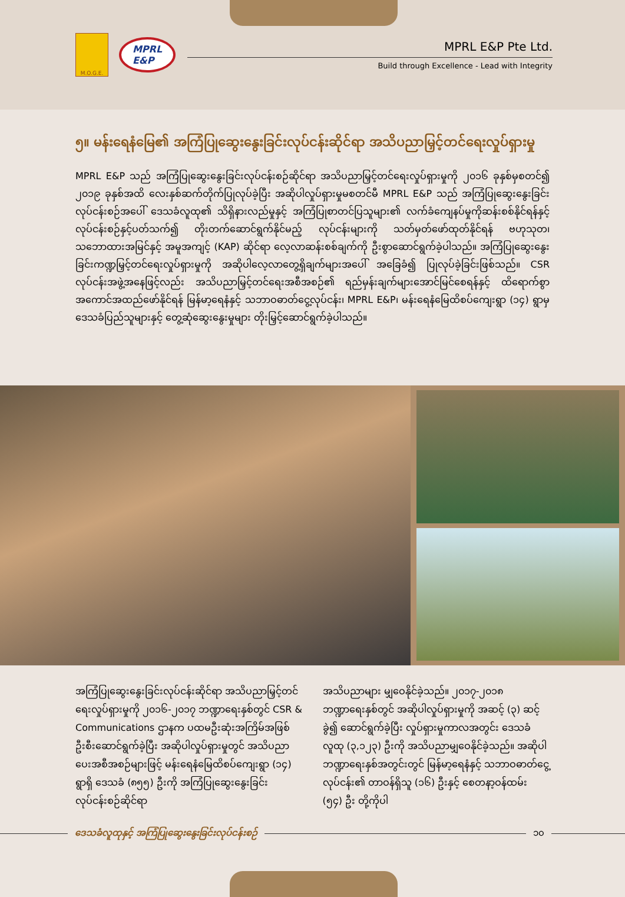M.O.G.E.
MPRL
E&P
MPRL E&P Pte Ltd.
Build through Excellence - Lead with Integrity
၅။ မန်းရေနံမြေ၏ အကြံပြုဆွေးနွေးခြင်းလုပ်ငန်းဆိုင်ရာ အသိပညာမြှင့်တင်ရေးလှုပ်ရှားမှု
MPRL E&P သည် အကြံပြုဆွေးနွေးခြင်းလုပ်ငန်းစဉ်ဆိုင်ရာ အသိပညာမြှင့်တင်ရေးလှုပ်ရှားမှုကို ၂၀၁၆ ခုနှစ်မှစတင်၍ ၂၀၁၉ ခုနှစ်အထိ လေးနှစ်ဆက်တိုက်ပြုလုပ်ခဲ့ပြီး အဆိုပါလှုပ်ရှားမှုမစတင်မီ MPRL E&P သည် အကြံပြုဆွေးနွေးခြင်းလုပ်ငန်းစဉ်အပေါ် ဒေသခံလူထု၏ သိရှိနားလည်မှုနှင့် အကြံပြုစာတင်ပြသူများ၏ လက်ခံကျေနပ်မှုကိုဆန်းစစ်နိုင်ရန်နှင့် လုပ်ငန်းစဉ်နှင့်ပတ်သက်၍ တိုးတက်ဆောင်ရွက်နိုင်မည့် လုပ်ငန်းများကို သတ်မှတ်ဖော်ထုတ်နိုင်ရန် ဗဟုသုတ၊ သဘောထားအမြင်နှင့် အမူအကျင့် (KAP) ဆိုင်ရာ လေ့လာဆန်းစစ်ချက်ကို ဦးစွာဆောင်ရွက်ခဲ့ပါသည်။ အကြံပြုဆွေးနွေးခြင်းကဏ္ဍမြှင့်တင်ရေးလှုပ်ရှားမှုကို အဆိုပါလေ့လာတွေ့ရှိချက်များအပေါ် အခြေခံ၍ ပြုလုပ်ခဲ့ခြင်းဖြစ်သည်။ CSR လုပ်ငန်းအဖွဲ့အနေဖြင့်လည်း အသိပညာမြှင့်တင်ရေးအစီအစဉ်၏ ရည်မှန်းချက်များအောင်မြင်စေရန်နှင့် ထိရောက်စွာအကောင်အထည်ဖော်နိုင်ရန် မြန်မာ့ရေနံနှင့် သဘာဝဓာတ်ငွေ့လုပ်ငန်း၊ MPRL E&P၊ မန်းရေနံမြေထိစပ်ကျေးရွာ (၁၄) ရွာမှ ဒေသခံပြည်သူများနှင့် တွေ့ဆုံဆွေးနွေးမှုများ တိုးမြှင့်ဆောင်ရွက်ခဲ့ပါသည်။
အကြံပြုဆွေးနွေးခြင်းလုပ်ငန်းဆိုင်ရာ အသိပညာမြှင့်တင်ရေးလှုပ်ရှားမှုကို ၂၀၁၆-၂၀၁၇ ဘဏ္ဍာရေးနှစ်တွင် CSR & Communications ဌာနက ပထမဦးဆုံးအကြိမ်အဖြစ် ဦးစီးဆောင်ရွက်ခဲ့ပြီး အဆိုပါလှုပ်ရှားမှုတွင် အသိပညာပေးအစီအစဉ်များဖြင့် မန်းရေနံမြေထိစပ်ကျေးရွာ (၁၄) ရွာရှိ ဒေသခံ (၈၅၅) ဦးကို အကြံပြုဆွေးနွေးခြင်း လုပ်ငန်းစဉ်ဆိုင်ရာ
အသိပညာများ မျှဝေနိုင်ခဲ့သည်။ ၂၀၁၇-၂၀၁၈ ဘဏ္ဍာရေးနှစ်တွင် အဆိုပါလှုပ်ရှားမှုကို အဆင့် (၃) ဆင့်ခွဲ၍ ဆောင်ရွက်ခဲ့ပြီး လှုပ်ရှားမှုကာလအတွင်း ဒေသခံလူထု (၃,၁၂၃) ဦးကို အသိပညာမျှဝေနိုင်ခဲ့သည်။ အဆိုပါ ဘဏ္ဍာရေးနှစ်အတွင်းတွင် မြန်မာ့ရေနံနှင့် သဘာဝဓာတ်ငွေ့လုပ်ငန်း၏ တာဝန်ရှိသူ (၁၆) ဦးနှင့် စေတနာ့ဝန်ထမ်း (၅၄) ဦး တို့ကိုပါ
ဒေသခံလူထုနှင့် အကြံပြုဆွေးနွေးခြင်းလုပ်ငန်းစဉ်
၁၀